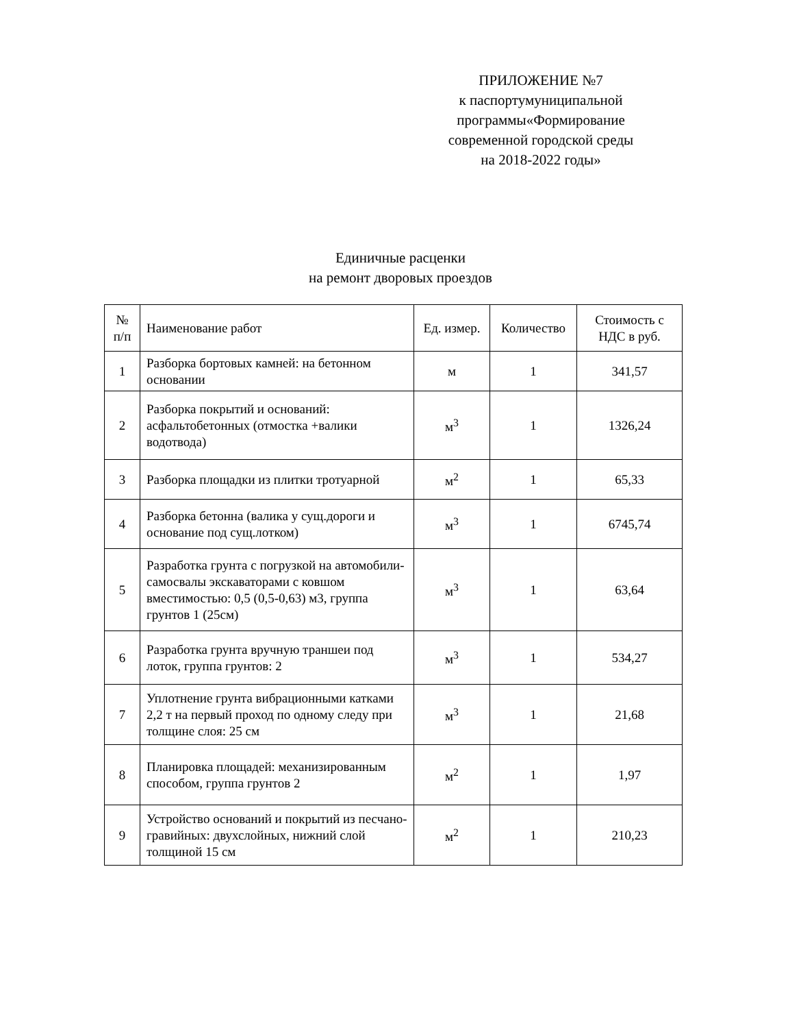ПРИЛОЖЕНИЕ №7
к паспортумуниципальной
программы«Формирование
современной городской среды
на 2018-2022 годы»
Единичные расценки
на ремонт дворовых проездов
| № п/п | Наименование работ | Ед. измер. | Количество | Стоимость с НДС в руб. |
| --- | --- | --- | --- | --- |
| 1 | Разборка бортовых камней: на бетонном основании | м | 1 | 341,57 |
| 2 | Разборка покрытий и оснований: асфальтобетонных (отмостка +валики водотвода) | м<sup>3</sup> | 1 | 1326,24 |
| 3 | Разборка площадки из плитки тротуарной | м<sup>2</sup> | 1 | 65,33 |
| 4 | Разборка бетонна (валика у сущ.дороги и основание под сущ.лотком) | м<sup>3</sup> | 1 | 6745,74 |
| 5 | Разработка грунта с погрузкой на автомобили-самосвалы экскаваторами с ковшом вместимостью: 0,5 (0,5-0,63) м3, группа грунтов 1 (25см) | м<sup>3</sup> | 1 | 63,64 |
| 6 | Разработка грунта вручную траншеи под лоток, группа грунтов: 2 | м<sup>3</sup> | 1 | 534,27 |
| 7 | Уплотнение грунта вибрационными катками 2,2 т на первый проход по одному следу при толщине слоя: 25 см | м<sup>3</sup> | 1 | 21,68 |
| 8 | Планировка площадей: механизированным способом, группа грунтов 2 | м<sup>2</sup> | 1 | 1,97 |
| 9 | Устройство оснований и покрытий из песчано-гравийных: двухслойных, нижний слой толщиной 15 см | м<sup>2</sup> | 1 | 210,23 |